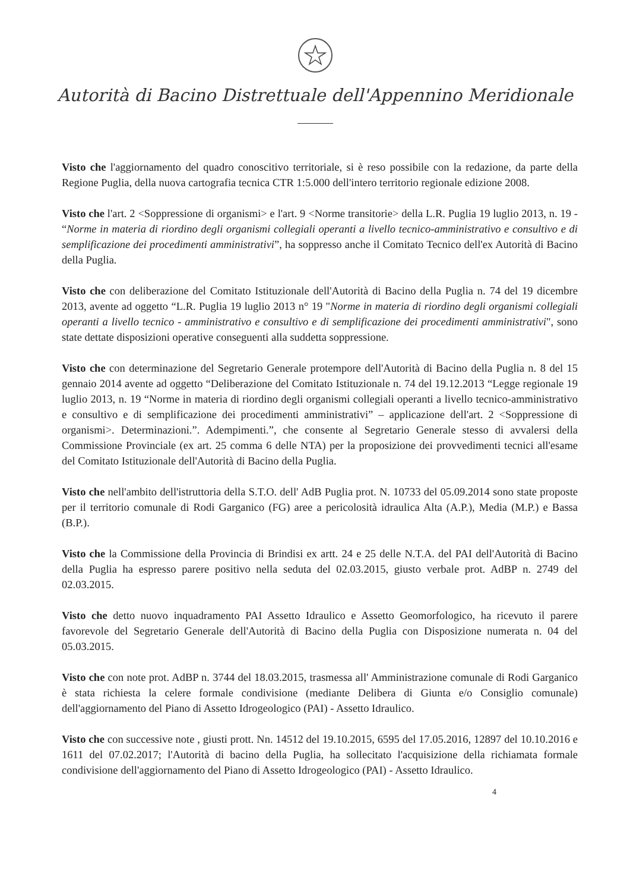Autorità di Bacino Distrettuale dell'Appennino Meridionale
Visto che l'aggiornamento del quadro conoscitivo territoriale, si è reso possibile con la redazione, da parte della Regione Puglia, della nuova cartografia tecnica CTR 1:5.000 dell'intero territorio regionale edizione 2008.
Visto che l'art. 2 <Soppressione di organismi> e l'art. 9 <Norme transitorie> della L.R. Puglia 19 luglio 2013, n. 19 - “Norme in materia di riordino degli organismi collegiali operanti a livello tecnico-amministrativo e consultivo e di semplificazione dei procedimenti amministrativi”, ha soppresso anche il Comitato Tecnico dell'ex Autorità di Bacino della Puglia.
Visto che con deliberazione del Comitato Istituzionale dell'Autorità di Bacino della Puglia n. 74 del 19 dicembre 2013, avente ad oggetto “L.R. Puglia 19 luglio 2013 n° 19 "Norme in materia di riordino degli organismi collegiali operanti a livello tecnico - amministrativo e consultivo e di semplificazione dei procedimenti amministrativi", sono state dettate disposizioni operative conseguenti alla suddetta soppressione.
Visto che con determinazione del Segretario Generale protempore dell'Autorità di Bacino della Puglia n. 8 del 15 gennaio 2014 avente ad oggetto “Deliberazione del Comitato Istituzionale n. 74 del 19.12.2013 “Legge regionale 19 luglio 2013, n. 19 “Norme in materia di riordino degli organismi collegiali operanti a livello tecnico-amministrativo e consultivo e di semplificazione dei procedimenti amministrativi” – applicazione dell'art. 2 <Soppressione di organismi>. Determinazioni.”. Adempimenti.”, che consente al Segretario Generale stesso di avvalersi della Commissione Provinciale (ex art. 25 comma 6 delle NTA) per la proposizione dei provvedimenti tecnici all'esame del Comitato Istituzionale dell'Autorità di Bacino della Puglia.
Visto che nell'ambito dell'istruttoria della S.T.O. dell' AdB Puglia prot. N. 10733 del 05.09.2014 sono state proposte per il territorio comunale di Rodi Garganico (FG) aree a pericolosità idraulica Alta (A.P.), Media (M.P.) e Bassa (B.P.).
Visto che la Commissione della Provincia di Brindisi ex artt. 24 e 25 delle N.T.A. del PAI dell'Autorità di Bacino della Puglia ha espresso parere positivo nella seduta del 02.03.2015, giusto verbale prot. AdBP n. 2749 del 02.03.2015.
Visto che detto nuovo inquadramento PAI Assetto Idraulico e Assetto Geomorfologico, ha ricevuto il parere favorevole del Segretario Generale dell'Autorità di Bacino della Puglia con Disposizione numerata n. 04 del 05.03.2015.
Visto che con note prot. AdBP n. 3744 del 18.03.2015, trasmessa all' Amministrazione comunale di Rodi Garganico è stata richiesta la celere formale condivisione (mediante Delibera di Giunta e/o Consiglio comunale) dell'aggiornamento del Piano di Assetto Idrogeologico (PAI) - Assetto Idraulico.
Visto che con successive note , giusti prott. Nn. 14512 del 19.10.2015, 6595 del 17.05.2016, 12897 del 10.10.2016 e 1611 del 07.02.2017; l'Autorità di bacino della Puglia, ha sollecitato l'acquisizione della richiamata formale condivisione dell'aggiornamento del Piano di Assetto Idrogeologico (PAI) - Assetto Idraulico.
4